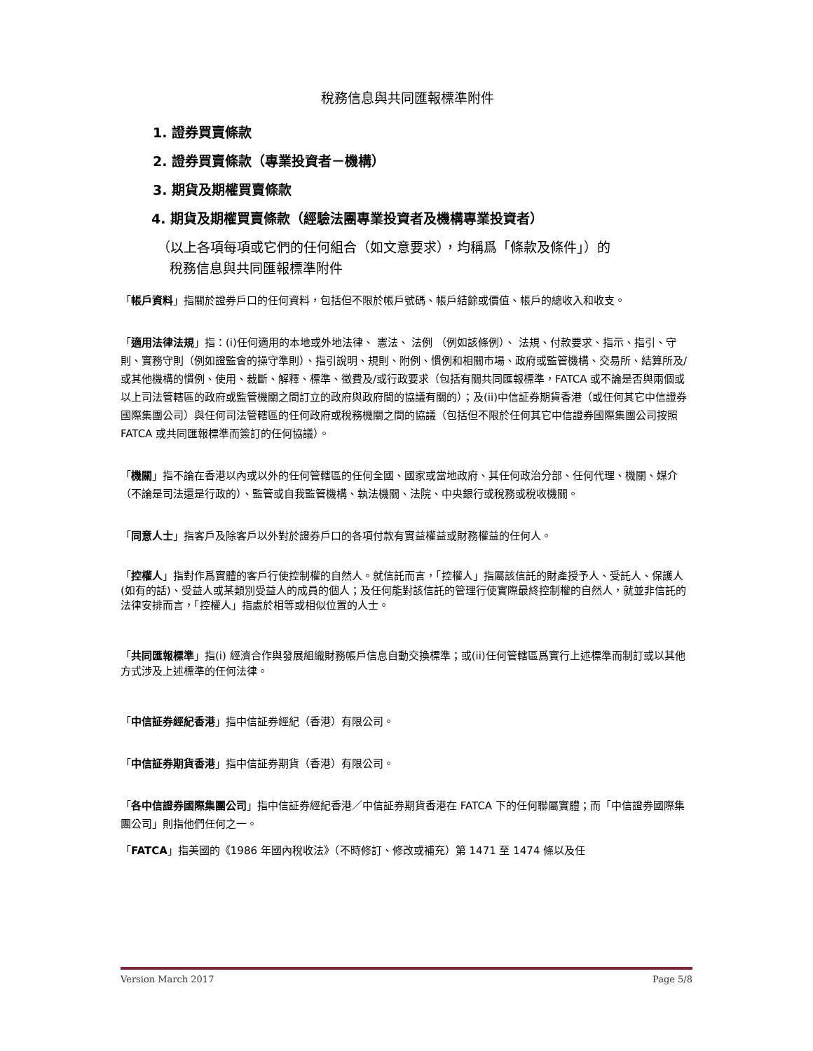稅務信息與共同匯報標準附件
1. 證券買賣條款
2. 證券買賣條款（專業投資者－機構）
3. 期貨及期權買賣條款
4. 期貨及期權買賣條款（經驗法團專業投資者及機構專業投資者）
（以上各項每項或它們的任何組合（如文意要求），均稱爲「條款及條件」）的
稅務信息與共同匯報標準附件
「帳戶資料」指關於證券戶口的任何資料，包括但不限於帳戶號碼、帳戶結餘或價值、帳戶的總收入和收支。
「適用法律法規」指：(i)任何適用的本地或外地法律、 憲法、 法例 （例如該條例）、 法規、付款要求、指示、指引、守則、實務守則（例如證監會的操守準則）、指引說明、規則、附例、慣例和相關市場、政府或監管機構、交易所、結算所及/或其他機構的慣例、使用、裁斷、解釋、標準、徵費及/或行政要求（包括有關共同匯報標準，FATCA 或不論是否與兩個或以上司法管轄區的政府或監管機關之間訂立的政府與政府間的協議有關的）；及(ii)中信証券期貨香港（或任何其它中信證券國際集團公司）與任何司法管轄區的任何政府或稅務機關之間的協議（包括但不限於任何其它中信證券國際集團公司按照 FATCA 或共同匯報標準而簽訂的任何協議）。
「機關」指不論在香港以內或以外的任何管轄區的任何全國、國家或當地政府、其任何政治分部、任何代理、機關、媒介（不論是司法還是行政的）、監管或自我監管機構、執法機關、法院、中央銀行或稅務或稅收機關。
「同意人士」指客戶及除客戶以外對於證券戶口的各項付款有實益權益或財務權益的任何人。
「控權人」指對作爲實體的客戶行使控制權的自然人。就信託而言，「控權人」指屬該信託的財產授予人、受託人、保護人(如有的話)、受益人或某類別受益人的成員的個人；及任何能對該信託的管理行使實際最終控制權的自然人，就並非信託的法律安排而言，「控權人」指處於相等或相似位置的人士。
「共同匯報標準」指(i) 經濟合作與發展組織財務帳戶信息自動交換標準；或(ii)任何管轄區爲實行上述標準而制訂或以其他方式涉及上述標準的任何法律。
「中信証券經紀香港」指中信証券經紀（香港）有限公司。
「中信証券期貨香港」指中信証券期貨（香港）有限公司。
「各中信證券國際集團公司」指中信証券經紀香港／中信証券期貨香港在 FATCA 下的任何聯屬實體；而「中信證券國際集團公司」則指他們任何之一。
「FATCA」指美國的《1986 年國內稅收法》（不時修訂、修改或補充）第 1471 至 1474 條以及任
Version March 2017 Page 5/8